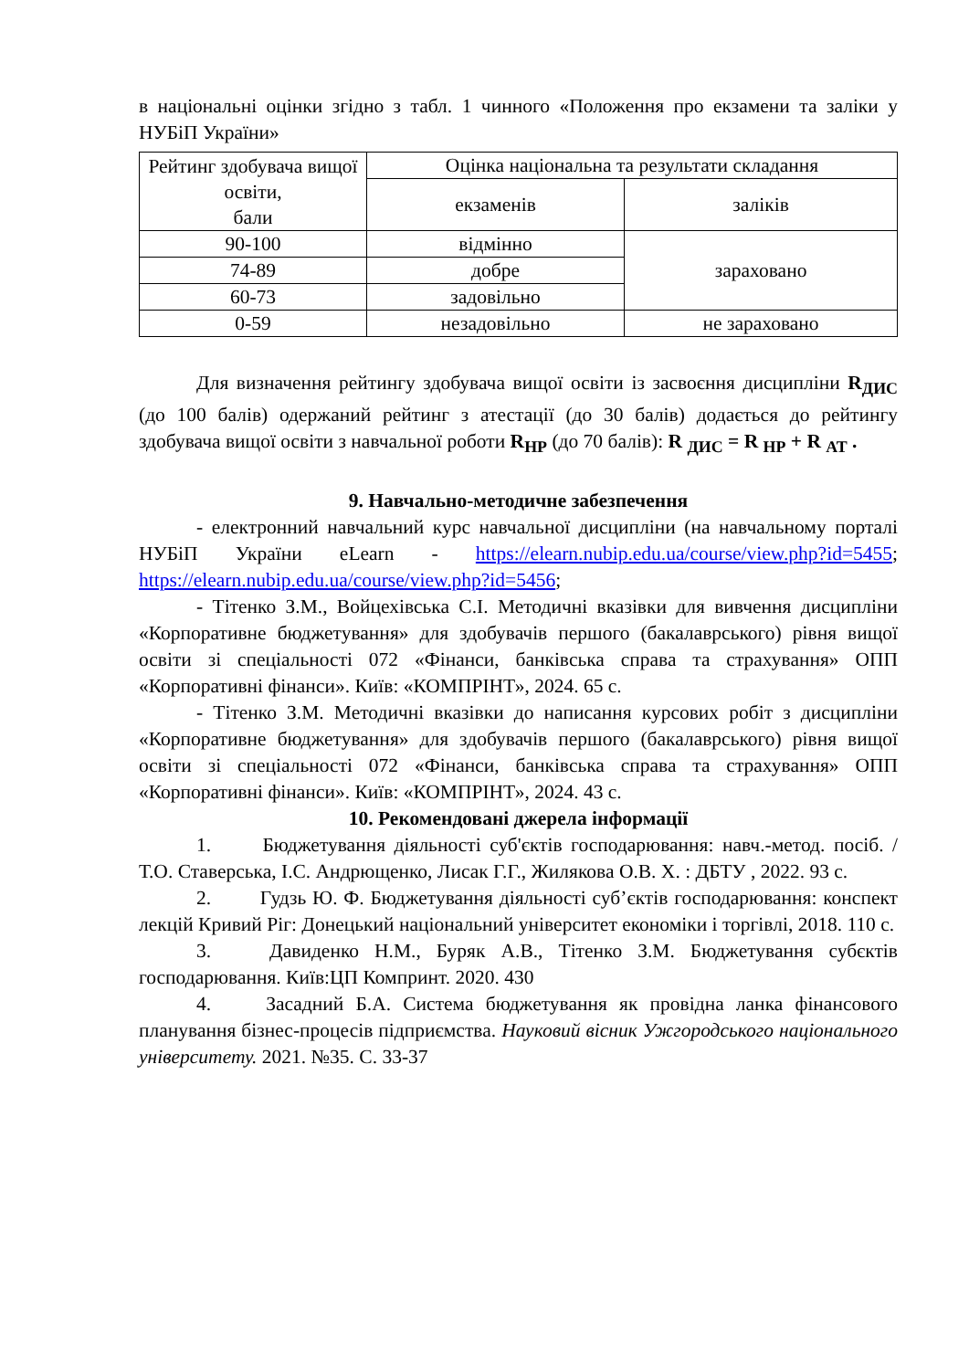в національні оцінки згідно з табл. 1 чинного «Положення про екзамени та заліки у НУБіП України»
| Рейтинг здобувача вищої освіти, бали | Оцінка національна та результати складання | |
| | екзаменів | заліків |
| 90-100 | відмінно | зараховано |
| 74-89 | добре | |
| 60-73 | задовільно | |
| 0-59 | незадовільно | не зараховано |
Для визначення рейтингу здобувача вищої освіти із засвоєння дисципліни R<sub>ДИС</sub> (до 100 балів) одержаний рейтинг з атестації (до 30 балів) додається до рейтингу здобувача вищої освіти з навчальної роботи R<sub>НР</sub> (до 70 балів): R <sub>ДИС</sub> = R <sub>НР</sub> + R <sub>АТ</sub> .
9. Навчально-методичне забезпечення
- електронний навчальний курс навчальної дисципліни (на навчальному порталі НУБіП України eLearn - https://elearn.nubip.edu.ua/course/view.php?id=5455; https://elearn.nubip.edu.ua/course/view.php?id=5456;
- Тітенко З.М., Войцехівська С.І. Методичні вказівки для вивчення дисципліни «Корпоративне бюджетування» для здобувачів першого (бакалаврського) рівня вищої освіти зі спеціальності 072 «Фінанси, банківська справа та страхування» ОПП «Корпоративні фінанси». Київ: «КОМПРІНТ», 2024. 65 с.
- Тітенко З.М. Методичні вказівки до написання курсових робіт з дисципліни «Корпоративне бюджетування» для здобувачів першого (бакалаврського) рівня вищої освіти зі спеціальності 072 «Фінанси, банківська справа та страхування» ОПП «Корпоративні фінанси». Київ: «КОМПРІНТ», 2024. 43 с.
10. Рекомендовані джерела інформації
1. Бюджетування діяльності суб'єктів господарювання: навч.-метод. посіб. /Т.О. Ставерська, І.С. Андрющенко, Лисак Г.Г., Жилякова О.В. Х. : ДБТУ , 2022. 93 с.
2. Гудзь Ю. Ф. Бюджетування діяльності суб’єктів господарювання: конспект лекцій Кривий Ріг: Донецький національний університет економіки і торгівлі, 2018. 110 с.
3. Давиденко Н.М., Буряк А.В., Тітенко З.М. Бюджетування субєктів господарювання. Київ:ЦП Компринт. 2020. 430
4. Засадний Б.А. Система бюджетування як провідна ланка фінансового планування бізнес-процесів підприємства. Науковий вісник Ужгородського національного університету. 2021. №35. С. 33-37